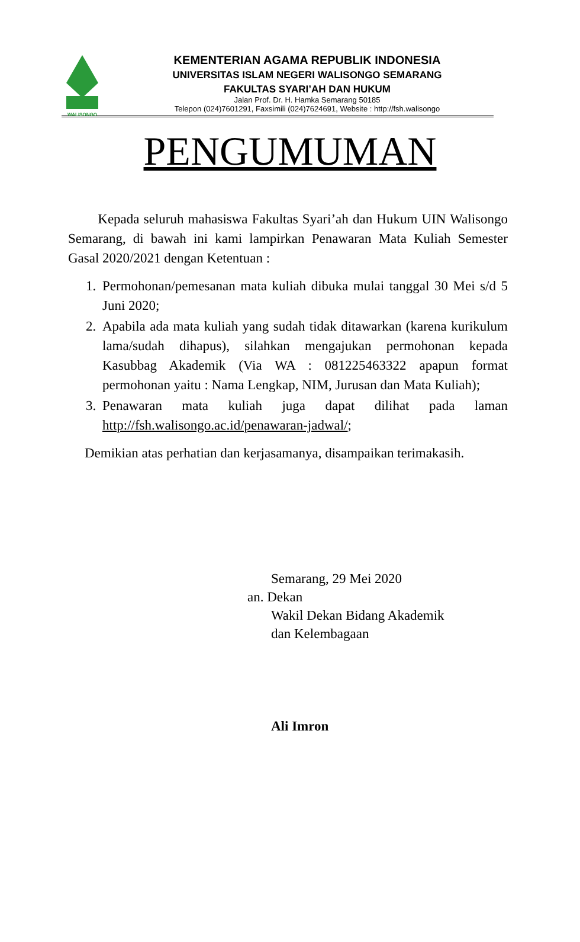WALISONGO
KEMENTERIAN AGAMA REPUBLIK INDONESIA
UNIVERSITAS ISLAM NEGERI WALISONGO SEMARANG
FAKULTAS SYARI’AH DAN HUKUM
Jalan Prof. Dr. H. Hamka Semarang 50185
Telepon (024)7601291, Faxsimili (024)7624691, Website : http://fsh.walisongo
PENGUMUMAN
Kepada seluruh mahasiswa Fakultas Syari’ah dan Hukum UIN Walisongo Semarang, di bawah ini kami lampirkan Penawaran Mata Kuliah Semester Gasal 2020/2021 dengan Ketentuan :
1. Permohonan/pemesanan mata kuliah dibuka mulai tanggal 30 Mei s/d 5 Juni 2020;
2. Apabila ada mata kuliah yang sudah tidak ditawarkan (karena kurikulum lama/sudah dihapus), silahkan mengajukan permohonan kepada Kasubbag Akademik (Via WA : 081225463322 apapun format permohonan yaitu : Nama Lengkap, NIM, Jurusan dan Mata Kuliah);
3. Penawaran mata kuliah juga dapat dilihat pada laman http://fsh.walisongo.ac.id/penawaran-jadwal/;
Demikian atas perhatian dan kerjasamanya, disampaikan terimakasih.
Semarang, 29 Mei 2020
an. Dekan
Wakil Dekan Bidang Akademik
dan Kelembagaan
Ali Imron